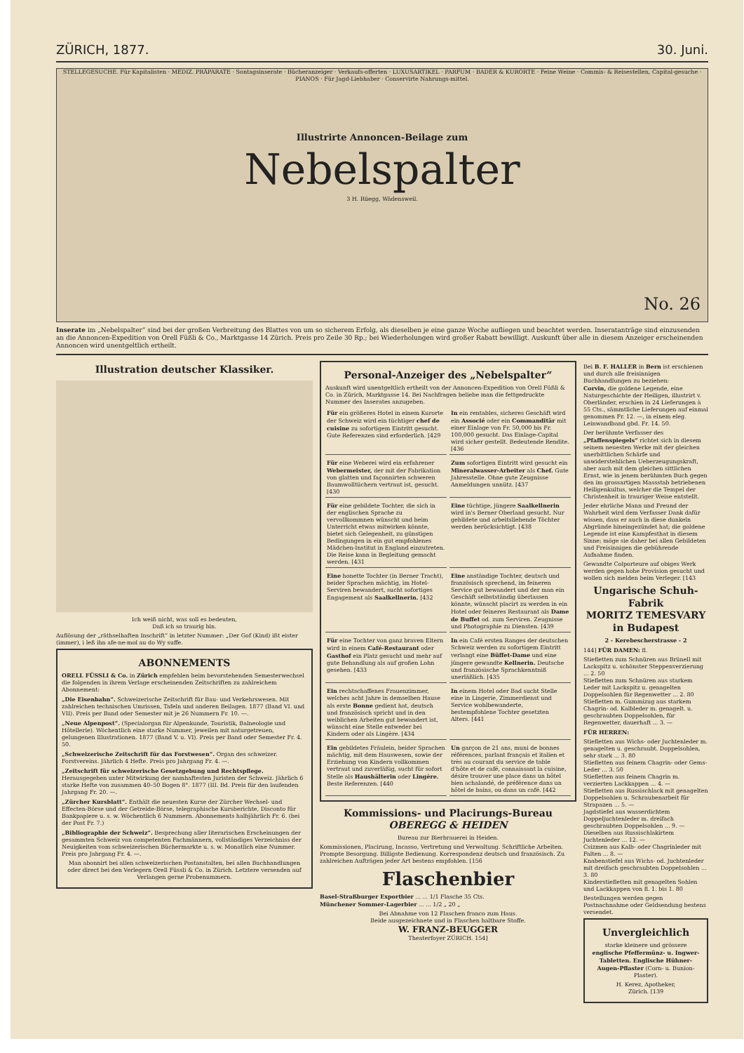ZÜRICH, 1877. 30. Juni.
STELLEGESUCHE. Für Kapitalisten · MEDIZ. PRÄPARATE · Sontagsinserate · Bücheranzeiger · Verkaufs-offerten · LUXUSARTIKEL · PARFUM · BADER & KURORTE · Feine Weine · Commis- & Reisestellen, Capital-gesuche · PIANOS · Für Jagd-Liebhaber · Conservirte Nahrungs-mittel.
Illustrirte Annoncen-Beilage zum
Nebelspalter
3 H. Rüegg, Wädensweil.
No. 26
Inserate im „Nebelspalter“ sind bei der großen Verbreitung des Blattes von um so sicherem Erfolg, als dieselben je eine ganze Woche aufliegen und beachtet werden. Inseratanträge sind einzusenden an die Annoncen-Expedition von Orell Füßli & Co., Marktgasse 14 Zürich. Preis pro Zeile 30 Rp.; bei Wiederholungen wird großer Rabatt bewilligt. Auskunft über alle in diesem Anzeiger erscheinenden Annoncen wird unentgeltlich ertheilt.
Illustration deutscher Klassiker.
Ich weiß nicht, was soll es bedeuten,
Daß ich so traurig bin.
Auflösung der „räthselhaften Inschrift“ in letzter Nummer: „Der Gof (Kind) ißt eister (immer), i leß ihn afe-ne-mol au do Wy suffe.
ABONNEMENTS
ORELL FÜSSLI & Co. in Zürich empfehlen beim bevorstehenden Semesterwechsel die folgenden in ihrem Verlage erscheinenden Zeitschriften zu zahlreichem Abonnement:
„Die Eisenbahn“. Schweizerische Zeitschrift für Bau- und Verkehrswesen. Mit zahlreichen technischen Umrissen, Tafeln und anderen Beilagen. 1877 (Band VI. und VII). Preis per Band oder Semester mit je 26 Nummern Fr. 10. —.
„Neue Alpenpost“. (Specialorgan für Alpenkunde, Touristik, Balneologie und Hôtellerie). Wöchentlich eine starke Nummer, jeweilen mit naturgetreuen, gelungenen Illustrationen. 1877 (Band V. u. VI). Preis per Band oder Semester Fr. 4. 50.
„Schweizerische Zeitschrift für das Forstwesen“. Organ des schweizer. Forstvereins. Jährlich 4 Hefte. Preis pro Jahrgang Fr. 4. —.
„Zeitschrift für schweizerische Gesetzgebung und Rechtspflege. Herausgegeben unter Mitwirkung der namhaftesten Juristen der Schweiz. Jährlich 6 starke Hefte von zusammen 40–50 Bogen 8°. 1877 (III. Bd. Preis für den laufenden Jahrgang Fr. 20. —.
„Zürcher Kursblatt“. Enthält die neuesten Kurse der Zürcher Wechsel- und Effecten-Börse und der Getreide-Börse, telegraphische Kursberichte, Disconto für Bankpapiere u. s. w. Wöchentlich 6 Nummern. Abonnements halbjährlich Fr. 6. (bei der Post Fr. 7.)
„Bibliographie der Schweiz“. Besprechung aller literarischen Erscheinungen der gesammten Schweiz von competenten Fachmännern, vollständiges Verzeichniss der Neuigkeiten vom schweizerischen Büchermarkte u. s. w. Monatlich eine Nummer. Preis pro Jahrgang Fr. 4. —.
Man abonnirt bei allen schweizerischen Postanstalten, bei allen Buchhandlungen oder direct bei den Verlegern Orell Füssli & Co. in Zürich. Letztere versenden auf Verlangen gerne Probenummern.
Personal-Anzeiger des „Nebelspalter“
Auskunft wird unentgeltlich ertheilt von der Annoncen-Expedition von Orell Füßli & Co. in Zürich, Marktgasse 14. Bei Nachfragen beliebe man die fettgedruckte Nummer des Inserates anzugeben.
Für ein größeres Hotel in einem Kurorte der Schweiz wird ein tüchtiger chef de cuisine zu sofortigem Eintritt gesucht. Gute Referenzen sind erforderlich. [429
In ein rentables, sicheres Geschäft wird ein Associé oder ein Commanditär mit einer Einlage von Fr. 50,000 bis Fr. 100,000 gesucht. Das Einlage-Capital wird sicher gestellt. Bedeutende Rendite. [436
Für eine Weberei wird ein erfahrener Webermeister, der mit der Fabrikation von glatten und façonnirten schweren Baumwolltüchern vertraut ist, gesucht. [430
Zum sofortigen Eintritt wird gesucht ein Mineralwasser-Arbeiter als Chef. Gute Jahresstelle. Ohne gute Zeugnisse Anmeldungen unnütz. [437
Für eine gebildete Tochter, die sich in der englischen Sprache zu vervollkommnen wünscht und beim Unterricht etwas mitwirken könnte, bietet sich Gelegenheit, zu günstigen Bedingungen in ein gut empfohlenes Mädchen-Institut in England einzutreten. Die Reise kann in Begleitung gemacht werden. [431
Eine tüchtige, jüngere Saalkellnerin wird in's Berner Oberland gesucht. Nur gebildete und arbeitsliebende Töchter werden berücksichtigt. [438
Eine honette Tochter (in Berner Tracht), beider Sprachen mächtig, im Hotel-Serviren bewandert, sucht sofortiges Engagement als Saalkellnerin. [432
Eine anständige Tochter, deutsch und französisch sprechend, im feineren Service gut bewandert und der man ein Geschäft selbstständig überlassen könnte, wünscht placirt zu werden in ein Hotel oder feineres Restaurant als Dame de Buffet od. zum Serviren. Zeugnisse und Photographie zu Diensten. [439
Für eine Tochter von ganz braven Eltern wird in einem Café-Restaurant oder Gasthof ein Platz gesucht und mehr auf gute Behandlung als auf großen Lohn gesehen. [433
In ein Café ersten Ranges der deutschen Schweiz werden zu sofortigem Eintritt verlangt eine Büffet-Dame und eine jüngere gewandte Kellnerin. Deutsche und französische Sprachkenntniß unerläßlich. [435
Ein rechtschaffenes Frauenzimmer, welches acht Jahre in demselben Hause als erste Bonne gedient hat, deutsch und französisch spricht und in den weiblichen Arbeiten gut bewandert ist, wünscht eine Stelle entweder bei Kindern oder als Lingère. [434
In einem Hotel oder Bad sucht Stelle eine in Lingerie, Zimmerdienst und Service wohlbewanderte, bestempfohlene Tochter gesetzten Alters. [441
Ein gebildetes Fräulein, beider Sprachen mächtig, mit dem Hauswesen, sowie der Erziehung von Kindern vollkommen vertraut und zuverläßig, sucht für sofort Stelle als Haushälterin oder Lingère. Beste Referenzen. [440
Un garçon de 21 ans, muni de bonnes références, parlant français et italien et très au courant du service de table d'hôte et de café, connaissant la cuisine, désire trouver une place dans un hôtel bien achalandé, de préférence dans un hôtel de bains, ou dans un café. [442
Kommissions- und Placirungs-Bureau
OBEREGG & HEIDEN
Bureau zur Bierbrauerei in Heiden.
Kommissionen, Placirung, Incasso, Vertretung und Verwaltung. Schriftliche Arbeiten. Prompte Besorgung. Billigste Bedienung. Korrespondenz deutsch und französisch. Zu zahlreichen Aufträgen jeder Art bestens empfohlen. [156
Flaschenbier
Basel-Straßburger Exportbier ... ... 1/1 Flasche 35 Cts.
Münchener Sommer-Lagerbier ... ... 1/2 „ 20 „
Bei Abnahme von 12 Flaschen franco zum Haus.
Beide ausgezeichnete und in Flaschen haltbare Stoffe.
W. FRANZ-BEUGGER
Theaterfoyer ZÜRICH. 154]
Bei B. F. HALLER in Bern ist erschienen und durch alle freisinnigen Buchhandlungen zu beziehen:
Corvin, die goldene Legende, eine Naturgeschichte der Heiligen, illustrirt v. Oberländer, erschien in 24 Lieferungen à 55 Cts., sämmtliche Lieferungen auf einmal genommen Fr. 12. —, in einem eleg. Leinwandband gbd. Fr. 14. 50.
Der berühmte Verfasser des „Pfaffenspiegels“ richtet sich in diesem seinem neuesten Werke mit der gleichen unerbittlichen Schärfe und unwiderstehlichen Ueberzeugungskraft, aber auch mit dem gleichen sittlichen Ernst, wie in jenem berühmten Buch gegen den im grossartigen Massstab betriebenen Heiligenkultus, welcher die Tempel der Christenheit in trauriger Weise entstellt.
Jeder ehrliche Mann und Freund der Wahrheit wird dem Verfasser Dank dafür wissen, dass er auch in diese dunkeln Abgründe hineingezündet hat; die goldene Legende ist eine Kampfesthat in diesem Sinne; möge sie daher bei allen Gebildeten und Freisinnigen die gebührende Aufnahme finden.
Gewandte Colporteure auf obiges Werk werden gegen hohe Provision gesucht und wollen sich melden beim Verleger. [143
Ungarische Schuh-Fabrik
MORITZ TEMESVARY in Budapest
2 - Kerebescherstrasse - 2
144] FÜR DAMEN: fl.
Stiefletten zum Schnüren aus Brünell mit Lackspitz u. schönster Steppenverzierung ... 2. 50
Stiefletten zum Schnüren aus starkem Leder mit Lackspitz u. genagelten Doppelsohlen für Regenwetter ... 2. 80
Stiefletten m. Gummizug aus starkem Chagrin- od. Kalbleder m. genagelt. u. geschraubten Doppelsohlen, für Regenwetter, dauerhaft ... 3. —
FÜR HERREN:
Stiefletten aus Wichs- oder Juchtenleder m. genagelten u. geschraubt. Doppelsohlen, sehr stark ... 3. 80
Stiefletten aus feinem Chagrin- oder Gems-Leder ... 3. 50
Stiefletten aus feinem Chagrin m. verzierten Lackkappen ... 4. —
Stiefletten aus Russischlack mit genagelten Doppelsohlen u. Schraubenarbeit für Strapazen ... 5. —
Jagdstiefel aus wasserdichtem Doppeljuchtenleder m. dreifach geschraubten Doppelsohlen ... 9. —
Dieselben aus Russischlakirtem Juchtenleder ... 12. —
Csizmen aus Kalb- oder Chagrinleder mit Falten ... 8. —
Knabenstiefel aus Wichs- od. Juchtenleder mit dreifach geschraubten Doppelsohlen ... 3. 80
Kinderstiefletten mit genagelten Sohlen und Lackkappen von fl. 1. bis 1. 80
Bestellungen werden gegen Postnachnahme oder Geldsendung bestens versendet.
Unvergleichlich
starke kleinere und grössere englische Pfeffermünz- u. Ingwer-Tabletten. Englische Hühner-Augen-Pflaster (Corn- u. Bunion-Plaster).
H. Kerez, Apotheker,
Zürich. [139